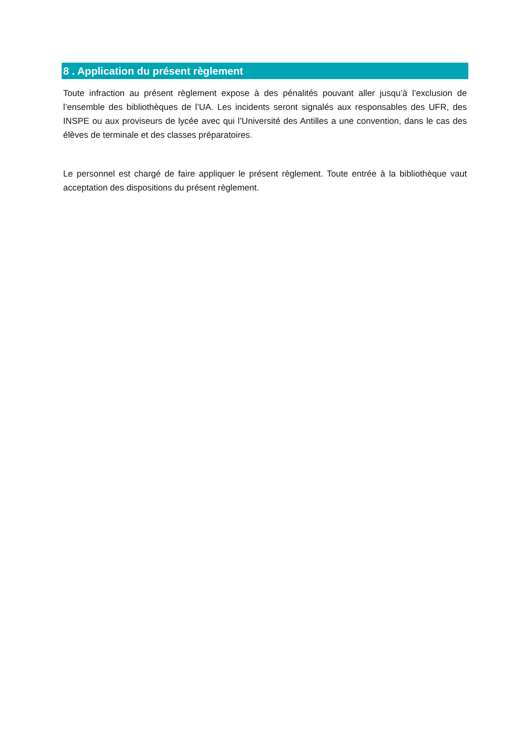8 . Application du présent règlement
Toute infraction au présent règlement expose à des pénalités pouvant aller jusqu’à l’exclusion de l’ensemble des bibliothèques de l’UA. Les incidents seront signalés aux responsables des UFR, des INSPE ou aux proviseurs de lycée avec qui l’Université des Antilles a une convention, dans le cas des élèves de terminale et des classes préparatoires.
Le personnel est chargé de faire appliquer le présent règlement. Toute entrée à la bibliothèque vaut acceptation des dispositions du présent règlement.